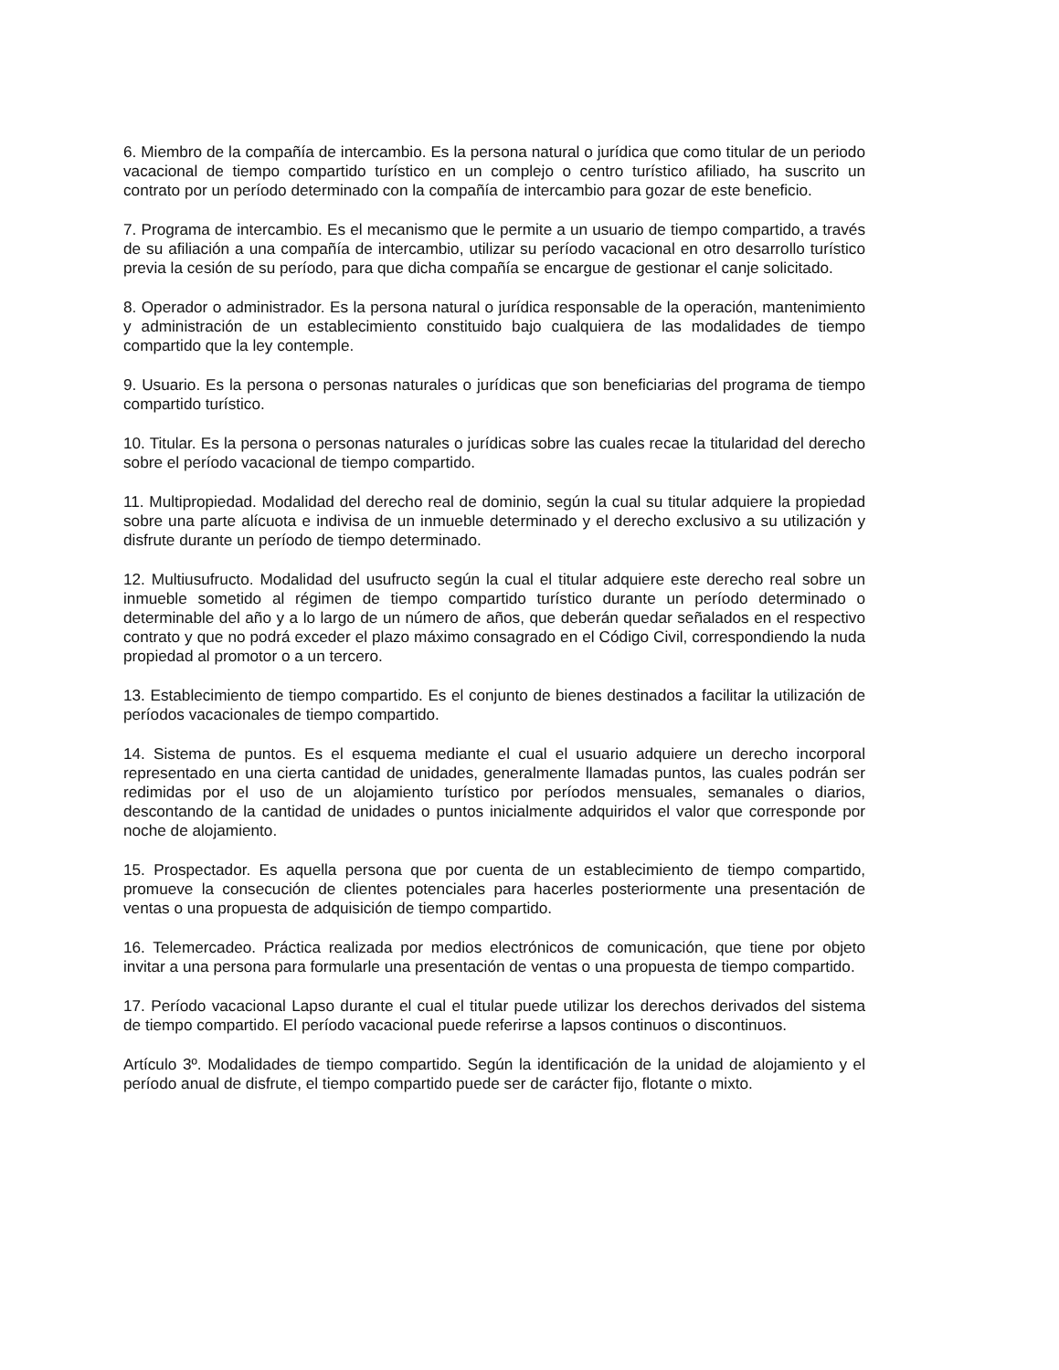6. Miembro de la compañía de intercambio. Es la persona natural o jurídica que como titular de un periodo vacacional de tiempo compartido turístico en un complejo o centro turístico afiliado, ha suscrito un contrato por un período determinado con la compañía de intercambio para gozar de este beneficio.
7. Programa de intercambio. Es el mecanismo que le permite a un usuario de tiempo compartido, a través de su afiliación a una compañía de intercambio, utilizar su período vacacional en otro desarrollo turístico previa la cesión de su período, para que dicha compañía se encargue de gestionar el canje solicitado.
8. Operador o administrador. Es la persona natural o jurídica responsable de la operación, mantenimiento y administración de un establecimiento constituido bajo cualquiera de las modalidades de tiempo compartido que la ley contemple.
9. Usuario. Es la persona o personas naturales o jurídicas que son beneficiarias del programa de tiempo compartido turístico.
10. Titular. Es la persona o personas naturales o jurídicas sobre las cuales recae la titularidad del derecho sobre el período vacacional de tiempo compartido.
11. Multipropiedad. Modalidad del derecho real de dominio, según la cual su titular adquiere la propiedad sobre una parte alícuota e indivisa de un inmueble determinado y el derecho exclusivo a su utilización y disfrute durante un período de tiempo determinado.
12. Multiusufructo. Modalidad del usufructo según la cual el titular adquiere este derecho real sobre un inmueble sometido al régimen de tiempo compartido turístico durante un período determinado o determinable del año y a lo largo de un número de años, que deberán quedar señalados en el respectivo contrato y que no podrá exceder el plazo máximo consagrado en el Código Civil, correspondiendo la nuda propiedad al promotor o a un tercero.
13. Establecimiento de tiempo compartido. Es el conjunto de bienes destinados a facilitar la utilización de períodos vacacionales de tiempo compartido.
14. Sistema de puntos. Es el esquema mediante el cual el usuario adquiere un derecho incorporal representado en una cierta cantidad de unidades, generalmente llamadas puntos, las cuales podrán ser redimidas por el uso de un alojamiento turístico por períodos mensuales, semanales o diarios, descontando de la cantidad de unidades o puntos inicialmente adquiridos el valor que corresponde por noche de alojamiento.
15. Prospectador. Es aquella persona que por cuenta de un establecimiento de tiempo compartido, promueve la consecución de clientes potenciales para hacerles posteriormente una presentación de ventas o una propuesta de adquisición de tiempo compartido.
16. Telemercadeo. Práctica realizada por medios electrónicos de comunicación, que tiene por objeto invitar a una persona para formularle una presentación de ventas o una propuesta de tiempo compartido.
17. Período vacacional Lapso durante el cual el titular puede utilizar los derechos derivados del sistema de tiempo compartido. El período vacacional puede referirse a lapsos continuos o discontinuos.
Artículo 3º. Modalidades de tiempo compartido. Según la identificación de la unidad de alojamiento y el período anual de disfrute, el tiempo compartido puede ser de carácter fijo, flotante o mixto.